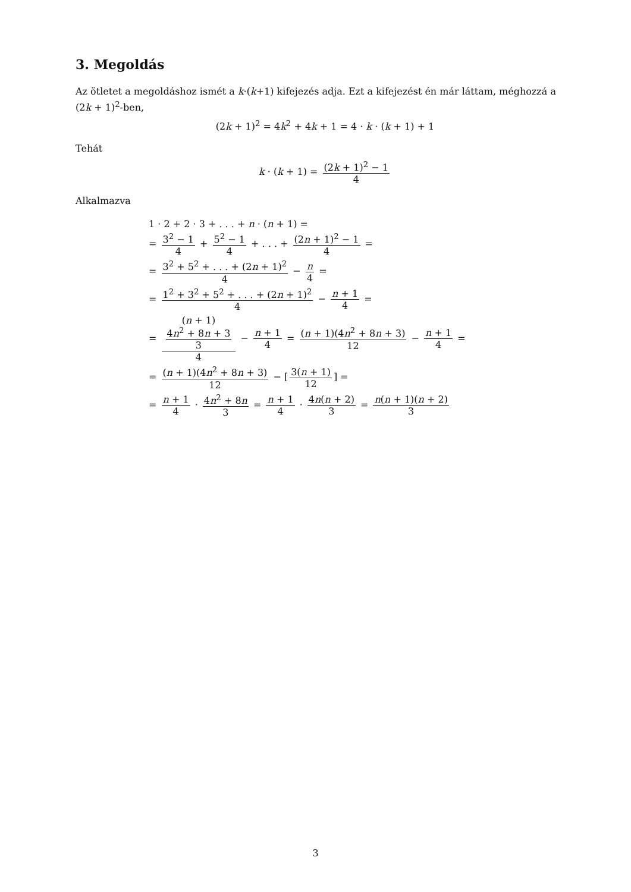3. Megoldás
Az ötletet a megoldáshoz ismét a k·(k+1) kifejezés adja. Ezt a kifejezést én már láttam, méghozzá a (2k + 1)<sup>2</sup>-ben,
(2k + 1)<sup>2</sup> = 4k<sup>2</sup> + 4k + 1 = 4 · k · (k + 1) + 1
Tehát
k · (k + 1) = (2k + 1)<sup>2</sup> − 1 4
Alkalmazva
1 · 2 + 2 · 3 + . . . + n · (n + 1) =
= 3<sup>2</sup> − 1 4 + 5<sup>2</sup> − 1 4 + . . . + (2n + 1)<sup>2</sup> − 1 4 =
= 3<sup>2</sup> + 5<sup>2</sup> + . . . + (2n + 1)<sup>2</sup> 4 − n 4 =
= 1<sup>2</sup> + 3<sup>2</sup> + 5<sup>2</sup> + . . . + (2n + 1)<sup>2</sup> 4 − n + 1 4 =
= (n + 1)
4n<sup>2</sup> + 8n + 3
3 4 − n + 1 4 = (n + 1)(4n<sup>2</sup> + 8n + 3) 12 − n + 1 4 =
= (n + 1)(4n<sup>2</sup> + 8n + 3) 12 − [3(n + 1) 12] =
= n + 1 4 · 4n<sup>2</sup> + 8n 3 = n + 1 4 · 4n(n + 2) 3 = n(n + 1)(n + 2) 3
3